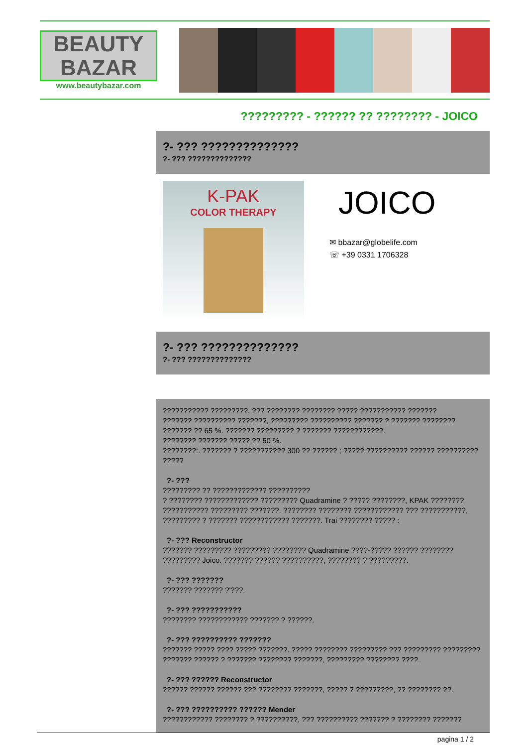BEAUTY
BAZAR
www.beautybazar.com
????????? - ?????? ?? ???????? - JOICO
?- ??? ??????????????
?- ??? ??????????????
K-PAK
COLOR THERAPY
JOICO
✉ bbazar@globelife.com
☏ +39 0331 1706328
?- ??? ??????????????
?- ??? ??????????????
??????????? ?????????, ??? ???????? ???????? ????? ??????????? ???????
??????? ?????????? ???????, ????????? ?????????? ??????? ? ??????? ????????
??????? ?? 65 %. ??????? ????????? ? ??????? ????????????.
???????? ??????? ????? ?? 50 %.
????????:. ??????? ? ??????????? 300 ?? ?????? ; ????? ?????????? ?????? ?????????? ?????
?- ???????????? ?? ????????????? ??????????
? ???????? ????????????? ????????? Quadramine ? ????? ????????, KPAK ???????? ??????????? ????????? ???????. ???????? ???????? ???????????? ??? ???????????, ????????? ? ??????? ???????????? ???????. Trai ???????? ????? :
?- ??? Reconstructor??????? ????????? ????????? ???????? Quadramine ????-????? ?????? ???????? ????????? Joico. ??????? ?????? ??????????, ???????? ? ?????????.
?- ??? ?????????????? ??????? ?'???.
?- ??? ??????????????????? ???????????? ??????? ? ??????.
?- ??? ?????????? ?????????????? ????? ???? ????? ???????. ????? ???????? ????????? ??? ????????? ????????? ??????? ?????? ? ??????? ???????? ???????, ????????? ???????? ????.
?- ??? ?????? Reconstructor?????? ?????? ?????? ??? ???????? ???????, ????? ? ?????????, ?? ???????? ??.
?- ??? ?????????? ?????? Mender???????????? ???????? ? ??????????, ??? ?????????? ??????? ? ???????? ???????
pagina 1 / 2